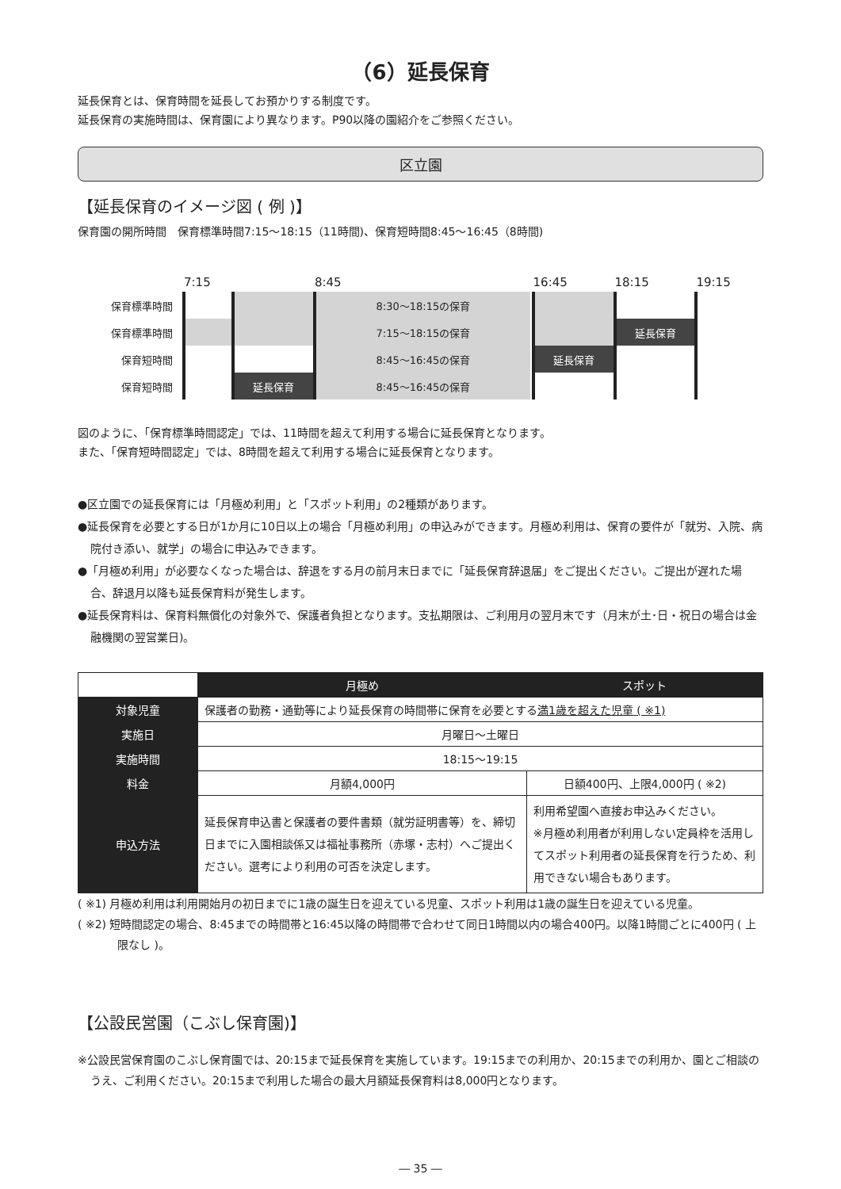（6）延長保育
延長保育とは、保育時間を延長してお預かりする制度です。
延長保育の実施時間は、保育園により異なります。P90以降の園紹介をご参照ください。
区立園
【延長保育のイメージ図 ( 例 )】
保育園の開所時間　保育標準時間7:15～18:15（11時間)、保育短時間8:45～16:45（8時間)
| | 7:15 | | 8:45 | | 16:45 | 18:15 | 19:15 |
| 保育標準時間 | | | 8:30～18:15の保育 | | | | |
| 保育標準時間 | | | 7:15～18:15の保育 | | | 延長保育 | |
| 保育短時間 | | | 8:45～16:45の保育 | | 延長保育 | | |
| 保育短時間 | | 延長保育 | 8:45～16:45の保育 | | | | |
図のように、「保育標準時間認定」では、11時間を超えて利用する場合に延長保育となります。
また、「保育短時間認定」では、8時間を超えて利用する場合に延長保育となります。
●区立園での延長保育には「月極め利用」と「スポット利用」の2種類があります。
●延長保育を必要とする日が1か月に10日以上の場合「月極め利用」の申込みができます。月極め利用は、保育の要件が「就労、入院、病院付き添い、就学」の場合に申込みできます。
●「月極め利用」が必要なくなった場合は、辞退をする月の前月末日までに「延長保育辞退届」をご提出ください。ご提出が遅れた場合、辞退月以降も延長保育料が発生します。
●延長保育料は、保育料無償化の対象外で、保護者負担となります。支払期限は、ご利用月の翌月末です（月末が土･日・祝日の場合は金融機関の翌営業日)。
| | 月極め | スポット |
| 対象児童 | 保護者の勤務・通勤等により延長保育の時間帯に保育を必要とする 満1歳を超えた児童 ( ※1) | |
| 実施日 | 月曜日～土曜日 | |
| 実施時間 | 18:15～19:15 | |
| 料金 | 月額4,000円 | 日額400円、上限4,000円 ( ※2) |
| 申込方法 | 延長保育申込書と保護者の要件書類（就労証明書等）を、締切日までに入園相談係又は福祉事務所（赤塚・志村）へご提出ください。選考により利用の可否を決定します。 | 利用希望園へ直接お申込みください。 ※月極め利用者が利用しない定員枠を活用してスポット利用者の延長保育を行うため、利用できない場合もあります。 |
( ※1) 月極め利用は利用開始月の初日までに1歳の誕生日を迎えている児童、スポット利用は1歳の誕生日を迎えている児童。
( ※2) 短時間認定の場合、8:45までの時間帯と16:45以降の時間帯で合わせて同日1時間以内の場合400円。以降1時間ごとに400円 ( 上限なし )。
【公設民営園（こぶし保育園)】
※公設民営保育園のこぶし保育園では、20:15まで延長保育を実施しています。19:15までの利用か、20:15までの利用か、園とご相談のうえ、ご利用ください。20:15まで利用した場合の最大月額延長保育料は8,000円となります。
― 35 ―